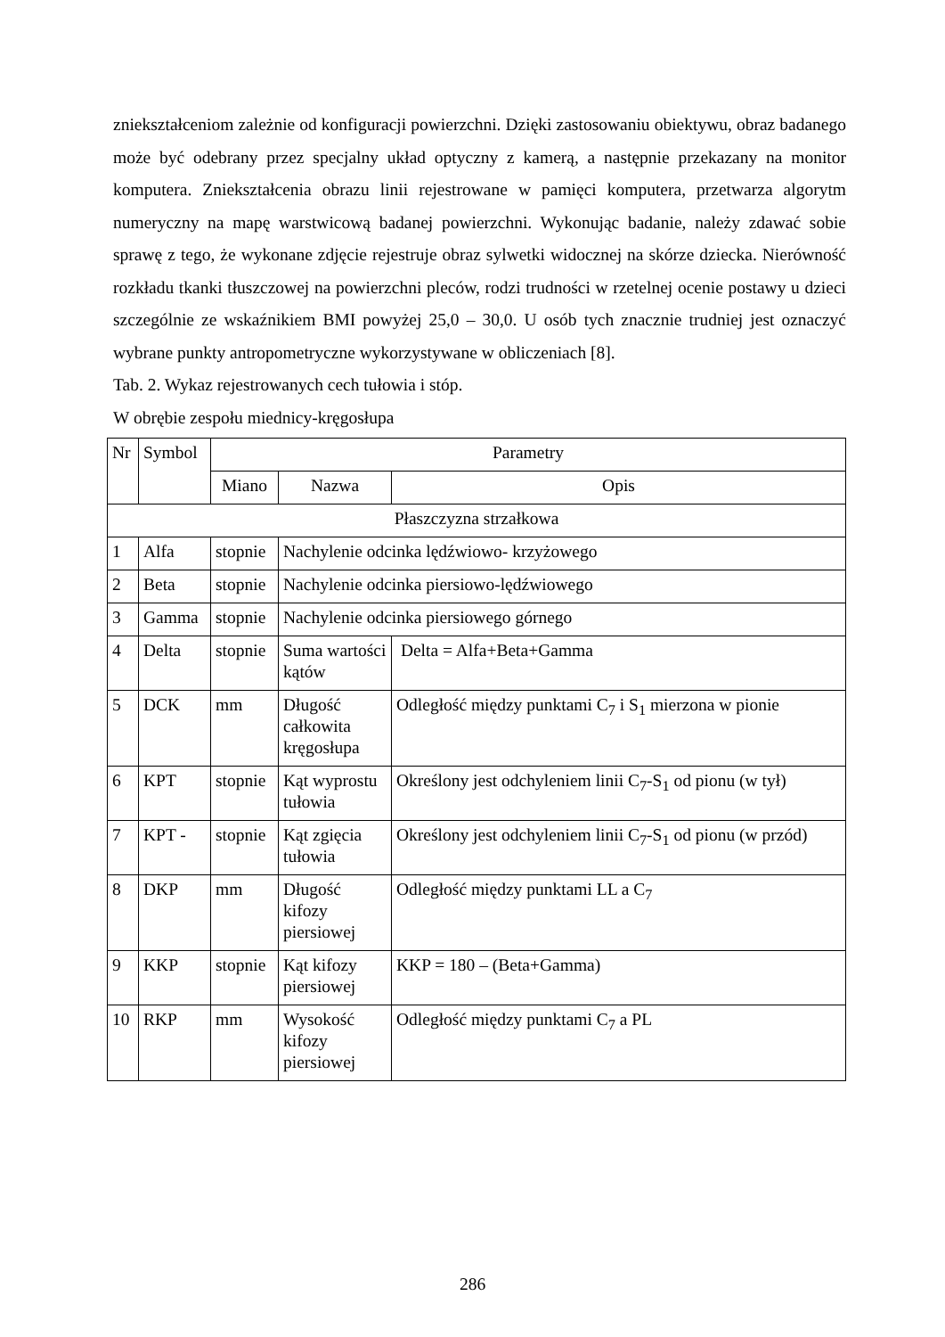zniekształceniom zależnie od konfiguracji powierzchni. Dzięki zastosowaniu obiektywu, obraz badanego może być odebrany przez specjalny układ optyczny z kamerą, a następnie przekazany na monitor komputera. Zniekształcenia obrazu linii rejestrowane w pamięci komputera, przetwarza algorytm numeryczny na mapę warstwicową badanej powierzchni. Wykonując badanie, należy zdawać sobie sprawę z tego, że wykonane zdjęcie rejestruje obraz sylwetki widocznej na skórze dziecka. Nierówność rozkładu tkanki tłuszczowej na powierzchni pleców, rodzi trudności w rzetelnej ocenie postawy u dzieci szczególnie ze wskaźnikiem BMI powyżej 25,0 – 30,0. U osób tych znacznie trudniej jest oznaczyć wybrane punkty antropometryczne wykorzystywane w obliczeniach [8].
Tab. 2. Wykaz rejestrowanych cech tułowia i stóp.
W obrębie zespołu miednicy-kręgosłupa
| Nr | Symbol | Parametry | | |
| --- | --- | --- | --- | --- |
| | | Miano | Nazwa | Opis |
| Płaszczyzna strzałkowa | | | | |
| 1 | Alfa | stopnie | Nachylenie odcinka lędźwiowo- krzyżowego | |
| 2 | Beta | stopnie | Nachylenie odcinka piersiowo-lędźwiowego | |
| 3 | Gamma | stopnie | Nachylenie odcinka piersiowego górnego | |
| 4 | Delta | stopnie | Suma wartości kątów | Delta = Alfa+Beta+Gamma |
| 5 | DCK | mm | Długość całkowita kręgosłupa | Odległość między punktami C<sub>7</sub> i S<sub>1</sub> mierzona w pionie |
| 6 | KPT | stopnie | Kąt wyprostu tułowia | Określony jest odchyleniem linii C<sub>7</sub>-S<sub>1</sub> od pionu (w tył) |
| 7 | KPT - | stopnie | Kąt zgięcia tułowia | Określony jest odchyleniem linii C<sub>7</sub>-S<sub>1</sub> od pionu (w przód) |
| 8 | DKP | mm | Długość kifozy piersiowej | Odległość między punktami LL a C<sub>7</sub> |
| 9 | KKP | stopnie | Kąt kifozy piersiowej | KKP = 180 – (Beta+Gamma) |
| 10 | RKP | mm | Wysokość kifozy piersiowej | Odległość między punktami C<sub>7</sub> a PL |
286